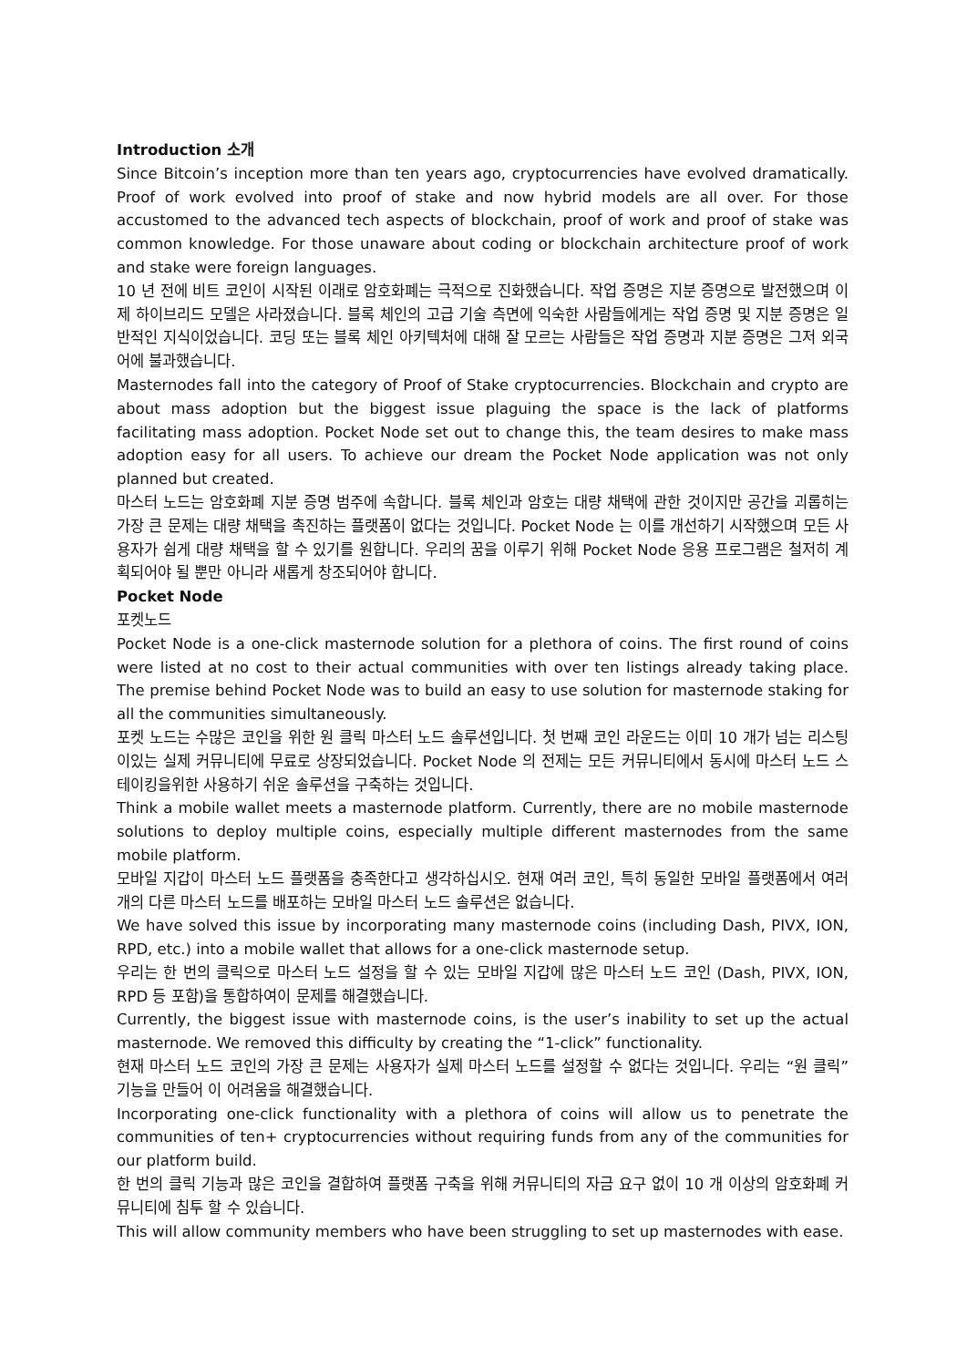Introduction 소개
Since Bitcoin’s inception more than ten years ago, cryptocurrencies have evolved dramatically. Proof of work evolved into proof of stake and now hybrid models are all over. For those accustomed to the advanced tech aspects of blockchain, proof of work and proof of stake was common knowledge. For those unaware about coding or blockchain architecture proof of work and stake were foreign languages.
10 년 전에 비트 코인이 시작된 이래로 암호화폐는 극적으로 진화했습니다. 작업 증명은 지분 증명으로 발전했으며 이제 하이브리드 모델은 사라졌습니다. 블록 체인의 고급 기술 측면에 익숙한 사람들에게는 작업 증명 및 지분 증명은 일반적인 지식이었습니다. 코딩 또는 블록 체인 아키텍처에 대해 잘 모르는 사람들은 작업 증명과 지분 증명은 그저 외국어에 불과했습니다.
Masternodes fall into the category of Proof of Stake cryptocurrencies. Blockchain and crypto are about mass adoption but the biggest issue plaguing the space is the lack of platforms facilitating mass adoption. Pocket Node set out to change this, the team desires to make mass adoption easy for all users. To achieve our dream the Pocket Node application was not only planned but created.
마스터 노드는 암호화폐 지분 증명 범주에 속합니다. 블록 체인과 암호는 대량 채택에 관한 것이지만 공간을 괴롭히는 가장 큰 문제는 대량 채택을 촉진하는 플랫폼이 없다는 것입니다. Pocket Node 는 이를 개선하기 시작했으며 모든 사용자가 쉽게 대량 채택을 할 수 있기를 원합니다. 우리의 꿈을 이루기 위해 Pocket Node 응용 프로그램은 철저히 계획되어야 될 뿐만 아니라 새롭게 창조되어야 합니다.
Pocket Node
포켓노드
Pocket Node is a one-click masternode solution for a plethora of coins. The first round of coins were listed at no cost to their actual communities with over ten listings already taking place. The premise behind Pocket Node was to build an easy to use solution for masternode staking for all the communities simultaneously.
포켓 노드는 수많은 코인을 위한 원 클릭 마스터 노드 솔루션입니다. 첫 번째 코인 라운드는 이미 10 개가 넘는 리스팅이있는 실제 커뮤니티에 무료로 상장되었습니다. Pocket Node 의 전제는 모든 커뮤니티에서 동시에 마스터 노드 스테이킹을위한 사용하기 쉬운 솔루션을 구축하는 것입니다.
Think a mobile wallet meets a masternode platform. Currently, there are no mobile masternode solutions to deploy multiple coins, especially multiple different masternodes from the same mobile platform.
모바일 지갑이 마스터 노드 플랫폼을 충족한다고 생각하십시오. 현재 여러 코인, 특히 동일한 모바일 플랫폼에서 여러 개의 다른 마스터 노드를 배포하는 모바일 마스터 노드 솔루션은 없습니다.
We have solved this issue by incorporating many masternode coins (including Dash, PIVX, ION, RPD, etc.) into a mobile wallet that allows for a one-click masternode setup.
우리는 한 번의 클릭으로 마스터 노드 설정을 할 수 있는 모바일 지갑에 많은 마스터 노드 코인 (Dash, PIVX, ION, RPD 등 포함)을 통합하여이 문제를 해결했습니다.
Currently, the biggest issue with masternode coins, is the user’s inability to set up the actual masternode. We removed this difficulty by creating the “1-click” functionality.
현재 마스터 노드 코인의 가장 큰 문제는 사용자가 실제 마스터 노드를 설정할 수 없다는 것입니다. 우리는 “원 클릭” 기능을 만들어 이 어려움을 해결했습니다.
Incorporating one-click functionality with a plethora of coins will allow us to penetrate the communities of ten+ cryptocurrencies without requiring funds from any of the communities for our platform build.
한 번의 클릭 기능과 많은 코인을 결합하여 플랫폼 구축을 위해 커뮤니티의 자금 요구 없이 10 개 이상의 암호화폐 커뮤니티에 침투 할 수 있습니다.
This will allow community members who have been struggling to set up masternodes with ease.